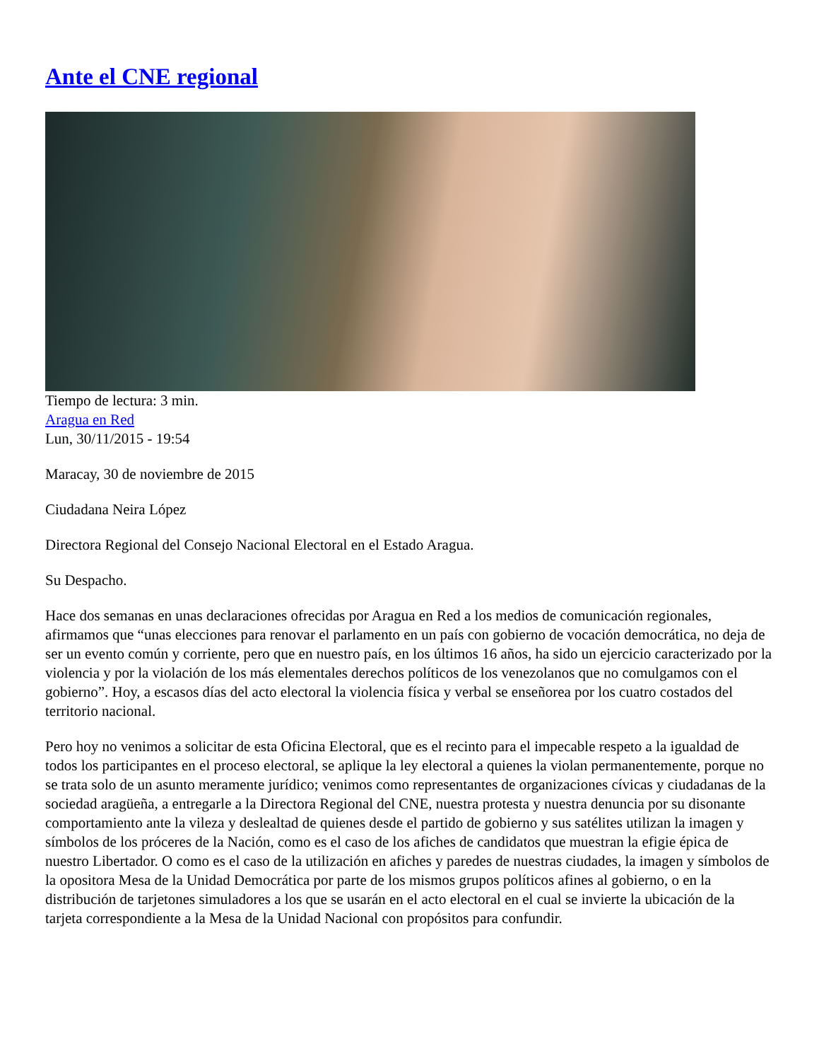Ante el CNE regional
Tiempo de lectura: 3 min.
Aragua en Red
Lun, 30/11/2015 - 19:54
Maracay, 30 de noviembre de 2015
Ciudadana Neira López
Directora Regional del Consejo Nacional Electoral en el Estado Aragua.
Su Despacho.
Hace dos semanas en unas declaraciones ofrecidas por Aragua en Red a los medios de comunicación regionales, afirmamos que “unas elecciones para renovar el parlamento en un país con gobierno de vocación democrática, no deja de ser un evento común y corriente, pero que en nuestro país, en los últimos 16 años, ha sido un ejercicio caracterizado por la violencia y por la violación de los más elementales derechos políticos de los venezolanos que no comulgamos con el gobierno”. Hoy, a escasos días del acto electoral la violencia física y verbal se enseñorea por los cuatro costados del territorio nacional.
Pero hoy no venimos a solicitar de esta Oficina Electoral, que es el recinto para el impecable respeto a la igualdad de todos los participantes en el proceso electoral, se aplique la ley electoral a quienes la violan permanentemente, porque no se trata solo de un asunto meramente jurídico; venimos como representantes de organizaciones cívicas y ciudadanas de la sociedad aragüeña, a entregarle a la Directora Regional del CNE, nuestra protesta y nuestra denuncia por su disonante comportamiento ante la vileza y deslealtad de quienes desde el partido de gobierno y sus satélites utilizan la imagen y símbolos de los próceres de la Nación, como es el caso de los afiches de candidatos que muestran la efigie épica de nuestro Libertador. O como es el caso de la utilización en afiches y paredes de nuestras ciudades, la imagen y símbolos de la opositora Mesa de la Unidad Democrática por parte de los mismos grupos políticos afines al gobierno, o en la distribución de tarjetones simuladores a los que se usarán en el acto electoral en el cual se invierte la ubicación de la tarjeta correspondiente a la Mesa de la Unidad Nacional con propósitos para confundir.